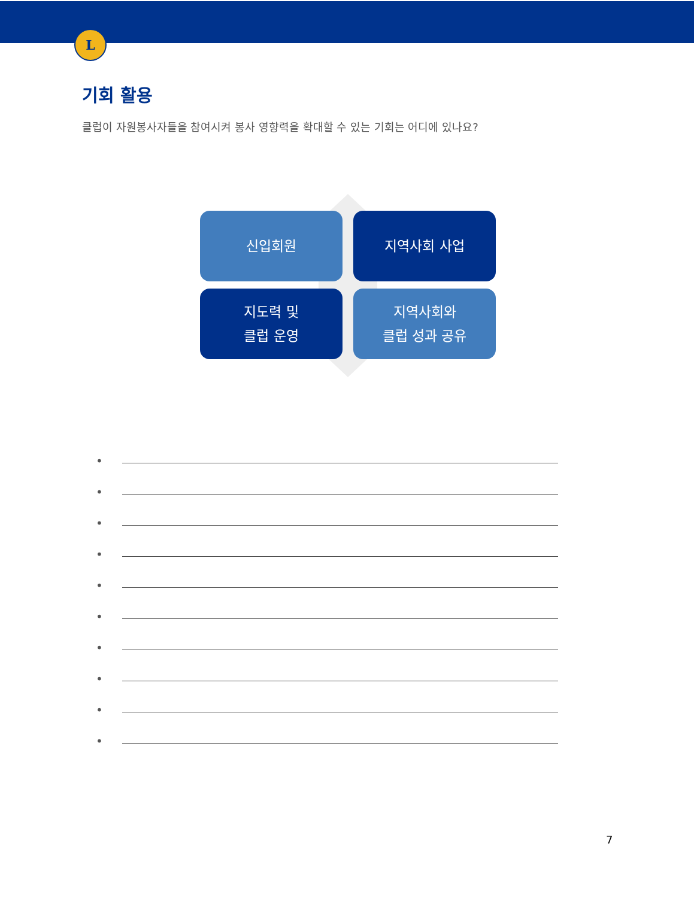L
기회 활용
클럽이 자원봉사자들을 참여시켜 봉사 영향력을 확대할 수 있는 기회는 어디에 있나요?
신입회원
지역사회 사업
지도력 및
클럽 운영
지역사회와
클럽 성과 공유
•
•
•
•
•
•
•
•
•
•
7